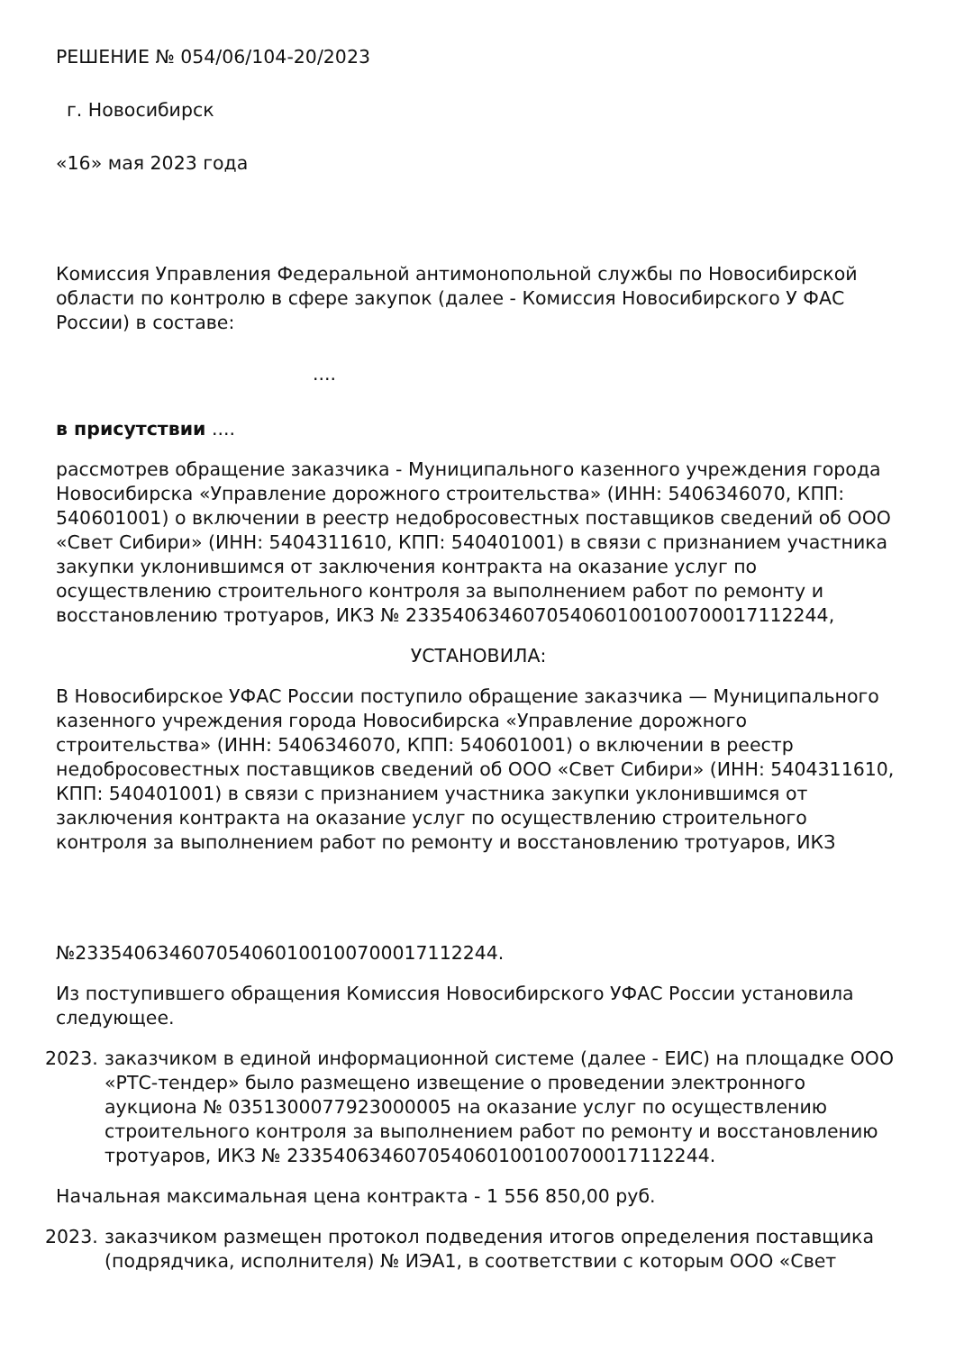РЕШЕНИЕ № 054/06/104-20/2023
г. Новосибирск
«16» мая 2023 года
Комиссия Управления Федеральной антимонопольной службы по Новосибирской области по контролю в сфере закупок (далее - Комиссия Новосибирского У ФАС России) в составе:
....
в присутствии ....
рассмотрев обращение заказчика - Муниципального казенного учреждения города Новосибирска «Управление дорожного строительства» (ИНН: 5406346070, КПП: 540601001) о включении в реестр недобросовестных поставщиков сведений об ООО «Свет Сибири» (ИНН: 5404311610, КПП: 540401001) в связи с признанием участника закупки уклонившимся от заключения контракта на оказание услуг по осуществлению строительного контроля за выполнением работ по ремонту и восстановлению тротуаров, ИКЗ № 233540634607054060100100700017112244,
УСТАНОВИЛА:
В Новосибирское УФАС России поступило обращение заказчика — Муниципального казенного учреждения города Новосибирска «Управление дорожного строительства» (ИНН: 5406346070, КПП: 540601001) о включении в реестр недобросовестных поставщиков сведений об ООО «Свет Сибири» (ИНН: 5404311610, КПП: 540401001) в связи с признанием участника закупки уклонившимся от заключения контракта на оказание услуг по осуществлению строительного контроля за выполнением работ по ремонту и восстановлению тротуаров, ИКЗ
№233540634607054060100100700017112244.
Из поступившего обращения Комиссия Новосибирского УФАС России установила следующее.
2023. заказчиком в единой информационной системе (далее - ЕИС) на площадке ООО «РТС-тендер» было размещено извещение о проведении электронного аукциона № 0351300077923000005 на оказание услуг по осуществлению строительного контроля за выполнением работ по ремонту и восстановлению тротуаров, ИКЗ № 233540634607054060100100700017112244.
Начальная максимальная цена контракта - 1 556 850,00 руб.
2023. заказчиком размещен протокол подведения итогов определения поставщика (подрядчика, исполнителя) № ИЭА1, в соответствии с которым ООО «Свет